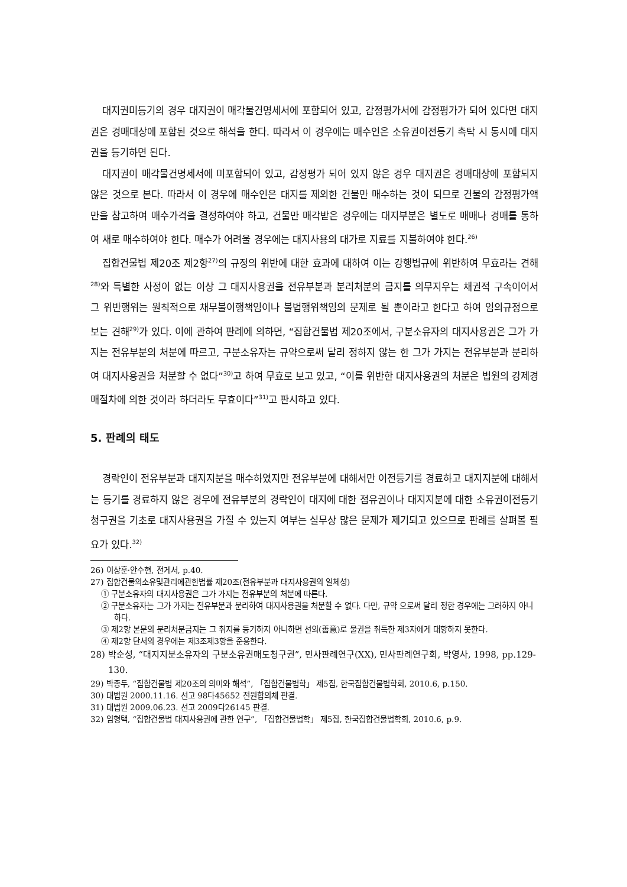대지권미등기의 경우 대지권이 매각물건명세서에 포함되어 있고, 감정평가서에 감정평가가 되어 있다면 대지권은 경매대상에 포함된 것으로 해석을 한다. 따라서 이 경우에는 매수인은 소유권이전등기 촉탁 시 동시에 대지권을 등기하면 된다.
대지권이 매각물건명세서에 미포함되어 있고, 감정평가 되어 있지 않은 경우 대지권은 경매대상에 포함되지 않은 것으로 본다. 따라서 이 경우에 매수인은 대지를 제외한 건물만 매수하는 것이 되므로 건물의 감정평가액 만을 참고하여 매수가격을 결정하여야 하고, 건물만 매각받은 경우에는 대지부분은 별도로 매매나 경매를 통하여 새로 매수하여야 한다. 매수가 어려울 경우에는 대지사용의 대가로 지료를 지불하여야 한다.<sup>26)</sup>
집합건물법 제20조 제2항<sup>27)</sup>의 규정의 위반에 대한 효과에 대하여 이는 강행법규에 위반하여 무효라는 견해<sup>28)</sup>와 특별한 사정이 없는 이상 그 대지사용권을 전유부분과 분리처분의 금지를 의무지우는 채권적 구속이어서 그 위반행위는 원칙적으로 채무불이행책임이나 불법행위책임의 문제로 될 뿐이라고 한다고 하여 임의규정으로 보는 견해<sup>29)</sup>가 있다. 이에 관하여 판례에 의하면, “집합건물법 제20조에서, 구분소유자의 대지사용권은 그가 가지는 전유부분의 처분에 따르고, 구분소유자는 규약으로써 달리 정하지 않는 한 그가 가지는 전유부분과 분리하여 대지사용권을 처분할 수 없다”<sup>30)</sup>고 하여 무효로 보고 있고, “이를 위반한 대지사용권의 처분은 법원의 강제경매절차에 의한 것이라 하더라도 무효이다”<sup>31)</sup>고 판시하고 있다.
5. 판례의 태도
경락인이 전유부분과 대지지분을 매수하였지만 전유부분에 대해서만 이전등기를 경료하고 대지지분에 대해서는 등기를 경료하지 않은 경우에 전유부분의 경락인이 대지에 대한 점유권이나 대지지분에 대한 소유권이전등기청구권을 기초로 대지사용권을 가질 수 있는지 여부는 실무상 많은 문제가 제기되고 있으므로 판례를 살펴볼 필요가 있다.<sup>32)</sup>
26) 이상훈·안수현, 전게서, p.40.
27) 집합건물의소유및관리에관한법률 제20조(전유부분과 대지사용권의 일체성)
① 구분소유자의 대지사용권은 그가 가지는 전유부분의 처분에 따른다.
② 구분소유자는 그가 가지는 전유부분과 분리하여 대지사용권을 처분할 수 없다. 다만, 규약 으로써 달리 정한 경우에는 그러하지 아니하다.
③ 제2항 본문의 분리처분금지는 그 취지를 등기하지 아니하면 선의(善意)로 물권을 취득한 제3자에게 대항하지 못한다.
④ 제2항 단서의 경우에는 제3조제3항을 준용한다.
28) 박순성, “대지지분소유자의 구분소유권매도청구권”, 민사판례연구(XX), 민사판례연구회, 박영사, 1998, pp.129-130.
29) 박종두, “집합건물법 제20조의 의미와 해석”, 「집합건물법학」 제5집, 한국집합건물법학회, 2010.6, p.150.
30) 대법원 2000.11.16. 선고 98다45652 전원합의체 판결.
31) 대법원 2009.06.23. 선고 2009다26145 판결.
32) 임형택, “집합건물법 대지사용권에 관한 연구”, 「집합건물법학」 제5집, 한국집합건물법학회, 2010.6, p.9.